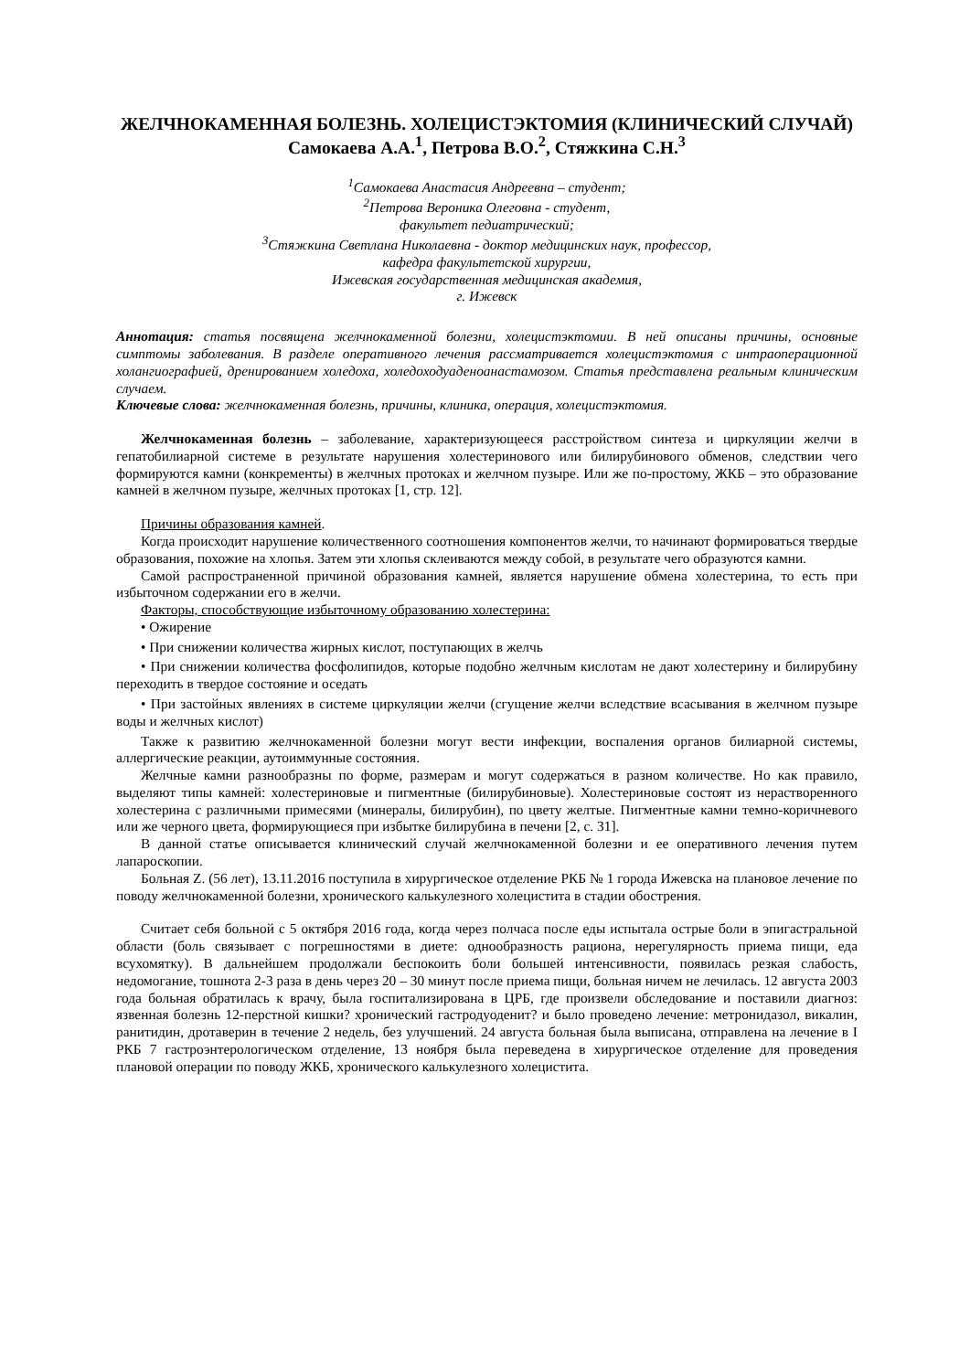ЖЕЛЧНОКАМЕННАЯ БОЛЕЗНЬ. ХОЛЕЦИСТЭКТОМИЯ (КЛИНИЧЕСКИЙ СЛУЧАЙ)
Самокаева А.А.<sup>1</sup>, Петрова В.О.<sup>2</sup>, Стяжкина С.Н.<sup>3</sup>
<sup>1</sup> Самокаева Анастасия Андреевна – студент;
<sup>2</sup> Петрова Вероника Олеговна - студент,
факультет педиатрический;
<sup>3</sup> Стяжкина Светлана Николаевна - доктор медицинских наук, профессор,
кафедра факультетской хирургии,
Ижевская государственная медицинская академия,
г. Ижевск
Аннотация: статья посвящена желчнокаменной болезни, холецистэктомии. В ней описаны причины, основные симптомы заболевания. В разделе оперативного лечения рассматривается холецистэктомия с интраоперационной холангиографией, дренированием холедоха, холедоходуаденоанастамозом. Статья представлена реальным клиническим случаем.
Ключевые слова: желчнокаменная болезнь, причины, клиника, операция, холецистэктомия.
Желчнокаменная болезнь – заболевание, характеризующееся расстройством синтеза и циркуляции желчи в гепатобилиарной системе в результате нарушения холестеринового или билирубинового обменов, следствии чего формируются камни (конкременты) в желчных протоках и желчном пузыре. Или же по-простому, ЖКБ – это образование камней в желчном пузыре, желчных протоках [1, стр. 12].
Причины образования камней.
Когда происходит нарушение количественного соотношения компонентов желчи, то начинают формироваться твердые образования, похожие на хлопья. Затем эти хлопья склеиваются между собой, в результате чего образуются камни.
Самой распространенной причиной образования камней, является нарушение обмена холестерина, то есть при избыточном содержании его в желчи.
Факторы, способствующие избыточному образованию холестерина:
• Ожирение
• При снижении количества жирных кислот, поступающих в желчь
• При снижении количества фосфолипидов, которые подобно желчным кислотам не дают холестерину и билирубину переходить в твердое состояние и оседать
• При застойных явлениях в системе циркуляции желчи (сгущение желчи вследствие всасывания в желчном пузыре воды и желчных кислот)
Также к развитию желчнокаменной болезни могут вести инфекции, воспаления органов билиарной системы, аллергические реакции, аутоиммунные состояния.
Желчные камни разнообразны по форме, размерам и могут содержаться в разном количестве. Но как правило, выделяют типы камней: холестериновые и пигментные (билирубиновые). Холестериновые состоят из нерастворенного холестерина с различными примесями (минералы, билирубин), по цвету желтые. Пигментные камни темно-коричневого или же черного цвета, формирующиеся при избытке билирубина в печени [2, с. 31].
В данной статье описывается клинический случай желчнокаменной болезни и ее оперативного лечения путем лапароскопии.
Больная Z. (56 лет), 13.11.2016 поступила в хирургическое отделение РКБ № 1 города Ижевска на плановое лечение по поводу желчнокаменной болезни, хронического калькулезного холецистита в стадии обострения.
Считает себя больной с 5 октября 2016 года, когда через полчаса после еды испытала острые боли в эпигастральной области (боль связывает с погрешностями в диете: однообразность рациона, нерегулярность приема пищи, еда всухомятку). В дальнейшем продолжали беспокоить боли большей интенсивности, появилась резкая слабость, недомогание, тошнота 2-3 раза в день через 20 – 30 минут после приема пищи, больная ничем не лечилась. 12 августа 2003 года больная обратилась к врачу, была госпитализирована в ЦРБ, где произвели обследование и поставили диагноз: язвенная болезнь 12-перстной кишки? хронический гастродуоденит? и было проведено лечение: метронидазол, викалин, ранитидин, дротаверин в течение 2 недель, без улучшений. 24 августа больная была выписана, отправлена на лечение в I РКБ 7 гастроэнтерологическом отделение, 13 ноября была переведена в хирургическое отделение для проведения плановой операции по поводу ЖКБ, хронического калькулезного холецистита.